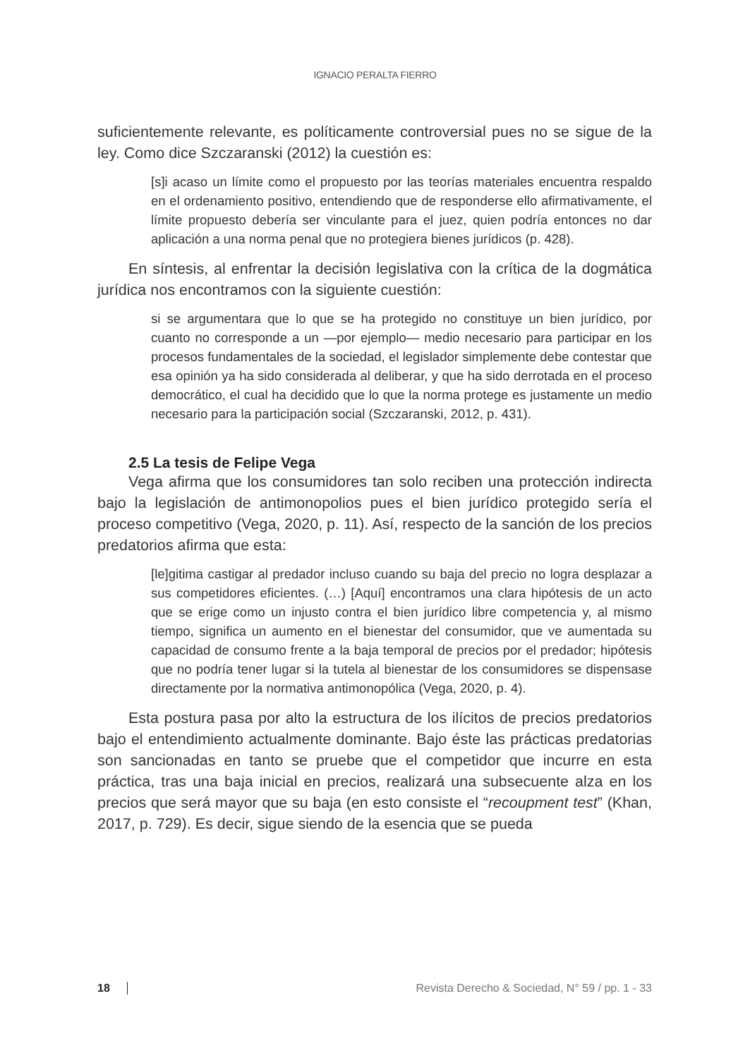IGNACIO PERALTA FIERRO
suficientemente relevante, es políticamente controversial pues no se sigue de la ley. Como dice Szczaranski (2012) la cuestión es:
[s]i acaso un límite como el propuesto por las teorías materiales encuentra respaldo en el ordenamiento positivo, entendiendo que de responderse ello afirmativamente, el límite propuesto debería ser vinculante para el juez, quien podría entonces no dar aplicación a una norma penal que no protegiera bienes jurídicos (p. 428).
En síntesis, al enfrentar la decisión legislativa con la crítica de la dogmática jurídica nos encontramos con la siguiente cuestión:
si se argumentara que lo que se ha protegido no constituye un bien jurídico, por cuanto no corresponde a un —por ejemplo— medio necesario para participar en los procesos fundamentales de la sociedad, el legislador simplemente debe contestar que esa opinión ya ha sido considerada al deliberar, y que ha sido derrotada en el proceso democrático, el cual ha decidido que lo que la norma protege es justamente un medio necesario para la participación social (Szczaranski, 2012, p. 431).
2.5 La tesis de Felipe Vega
Vega afirma que los consumidores tan solo reciben una protección indirecta bajo la legislación de antimonopolios pues el bien jurídico protegido sería el proceso competitivo (Vega, 2020, p. 11). Así, respecto de la sanción de los precios predatorios afirma que esta:
[le]gitima castigar al predador incluso cuando su baja del precio no logra desplazar a sus competidores eficientes. (…) [Aquí] encontramos una clara hipótesis de un acto que se erige como un injusto contra el bien jurídico libre competencia y, al mismo tiempo, significa un aumento en el bienestar del consumidor, que ve aumentada su capacidad de consumo frente a la baja temporal de precios por el predador; hipótesis que no podría tener lugar si la tutela al bienestar de los consumidores se dispensase directamente por la normativa antimonopólica (Vega, 2020, p. 4).
Esta postura pasa por alto la estructura de los ilícitos de precios predatorios bajo el entendimiento actualmente dominante. Bajo éste las prácticas predatorias son sancionadas en tanto se pruebe que el competidor que incurre en esta práctica, tras una baja inicial en precios, realizará una subsecuente alza en los precios que será mayor que su baja (en esto consiste el “recoupment test” (Khan, 2017, p. 729). Es decir, sigue siendo de la esencia que se pueda
18 Revista Derecho & Sociedad, N° 59 / pp. 1 - 33